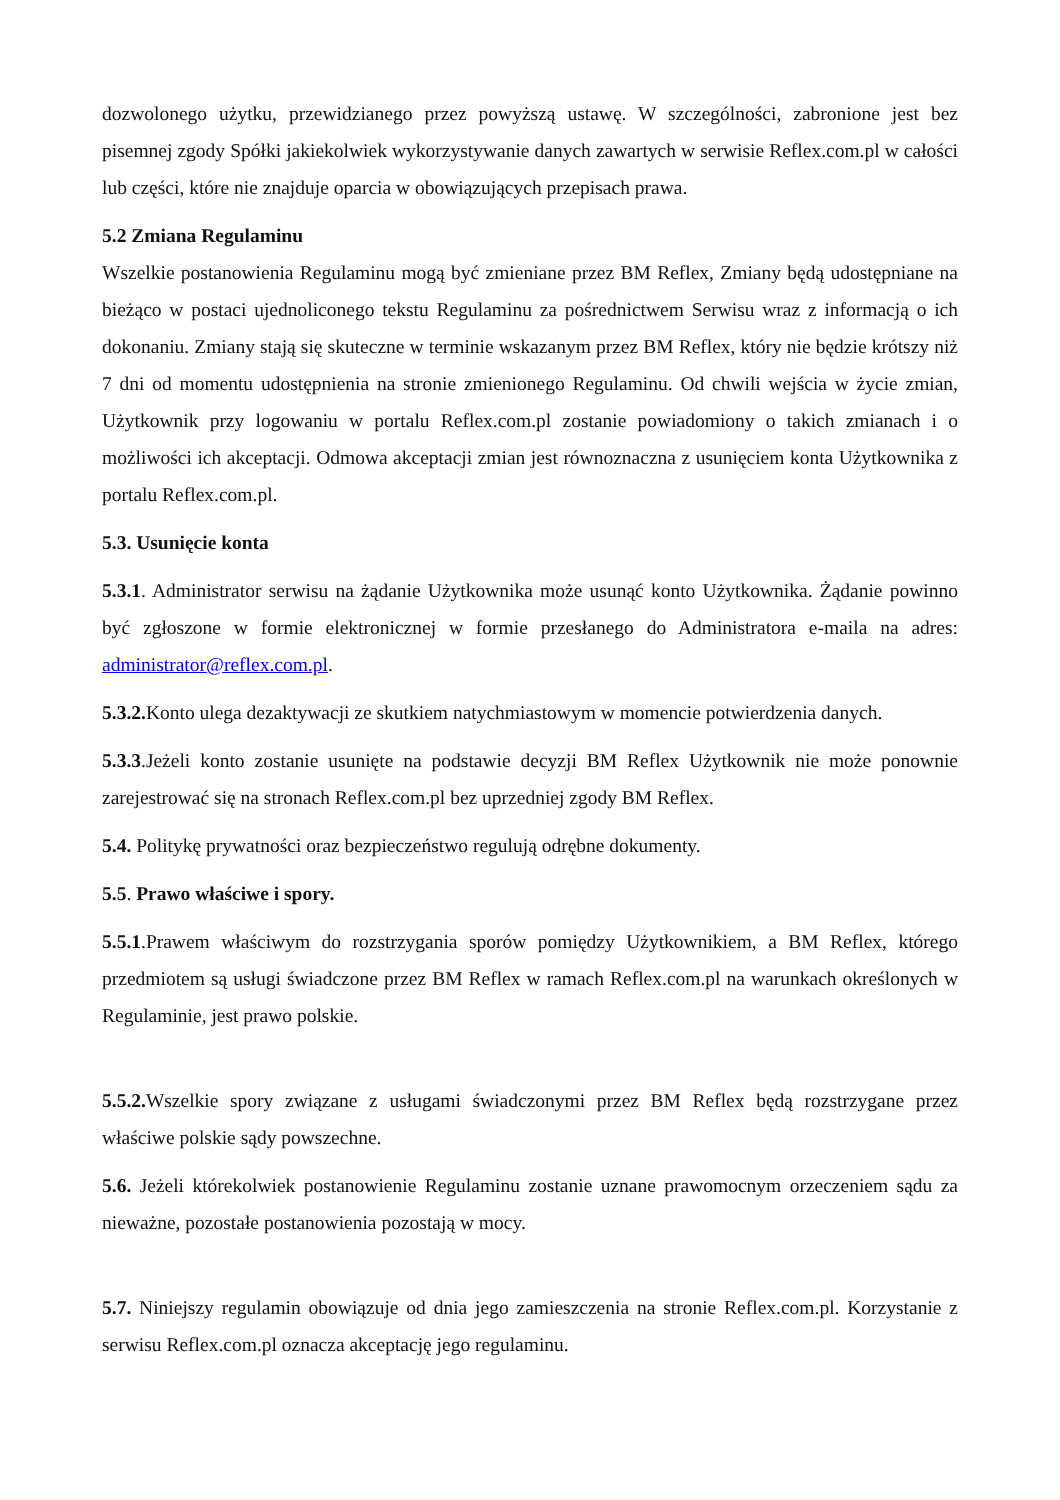dozwolonego użytku, przewidzianego przez powyższą ustawę. W szczególności, zabronione jest bez pisemnej zgody Spółki jakiekolwiek wykorzystywanie danych zawartych w serwisie Reflex.com.pl w całości lub części, które nie znajduje oparcia w obowiązujących przepisach prawa.
5.2 Zmiana Regulaminu
Wszelkie postanowienia Regulaminu mogą być zmieniane przez BM Reflex, Zmiany będą udostępniane na bieżąco w postaci ujednoliconego tekstu Regulaminu za pośrednictwem Serwisu wraz z informacją o ich dokonaniu. Zmiany stają się skuteczne w terminie wskazanym przez BM Reflex, który nie będzie krótszy niż 7 dni od momentu udostępnienia na stronie zmienionego Regulaminu. Od chwili wejścia w życie zmian, Użytkownik przy logowaniu w portalu Reflex.com.pl zostanie powiadomiony o takich zmianach i o możliwości ich akceptacji. Odmowa akceptacji zmian jest równoznaczna z usunięciem konta Użytkownika z portalu Reflex.com.pl.
5.3. Usunięcie konta
5.3.1. Administrator serwisu na żądanie Użytkownika może usunąć konto Użytkownika. Żądanie powinno być zgłoszone w formie elektronicznej w formie przesłanego do Administratora e-maila na adres: administrator@reflex.com.pl.
5.3.2. Konto ulega dezaktywacji ze skutkiem natychmiastowym w momencie potwierdzenia danych.
5.3.3.Jeżeli konto zostanie usunięte na podstawie decyzji BM Reflex Użytkownik nie może ponownie zarejestrować się na stronach Reflex.com.pl bez uprzedniej zgody BM Reflex.
5.4. Politykę prywatności oraz bezpieczeństwo regulują odrębne dokumenty.
5.5. Prawo właściwe i spory.
5.5.1.Prawem właściwym do rozstrzygania sporów pomiędzy Użytkownikiem, a BM Reflex, którego przedmiotem są usługi świadczone przez BM Reflex w ramach Reflex.com.pl na warunkach określonych w Regulaminie, jest prawo polskie.
5.5.2. Wszelkie spory związane z usługami świadczonymi przez BM Reflex będą rozstrzygane przez właściwe polskie sądy powszechne.
5.6. Jeżeli którekolwiek postanowienie Regulaminu zostanie uznane prawomocnym orzeczeniem sądu za nieważne, pozostałe postanowienia pozostają w mocy.
5.7. Niniejszy regulamin obowiązuje od dnia jego zamieszczenia na stronie Reflex.com.pl. Korzystanie z serwisu Reflex.com.pl oznacza akceptację jego regulaminu.